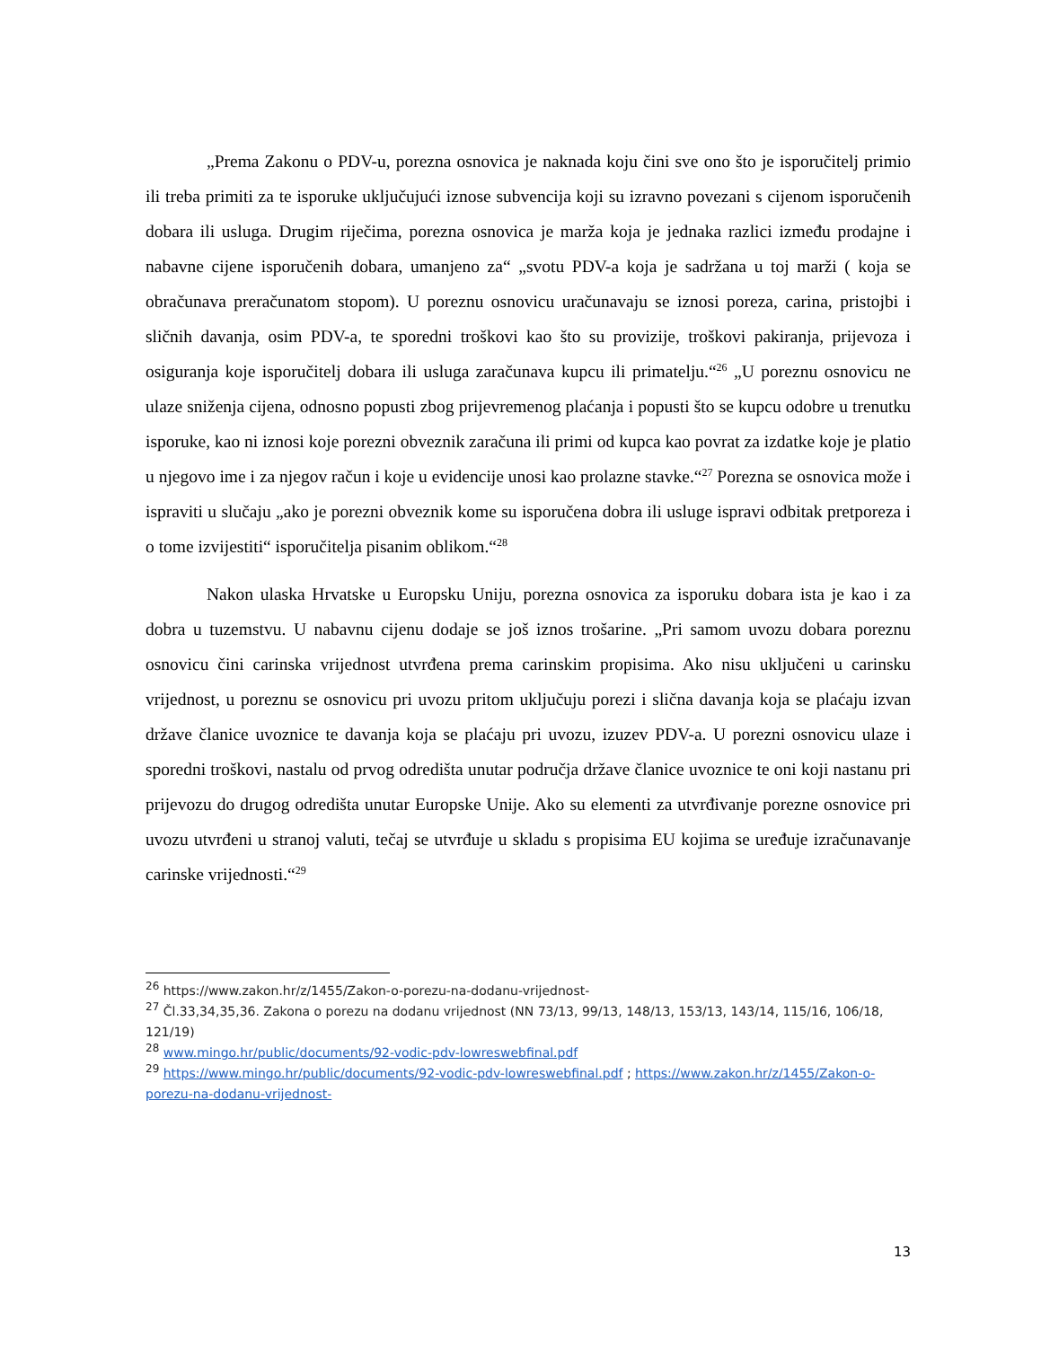„Prema Zakonu o PDV-u, porezna osnovica je naknada koju čini sve ono što je isporučitelj primio ili treba primiti za te isporuke uključujući iznose subvencija koji su izravno povezani s cijenom isporučenih dobara ili usluga. Drugim riječima, porezna osnovica je marža koja je jednaka razlici između prodajne i nabavne cijene isporučenih dobara, umanjeno za“ „svotu PDV-a koja je sadržana u toj marži ( koja se obračunava preračunatom stopom). U poreznu osnovicu uračunavaju se iznosi poreza, carina, pristojbi i sličnih davanja, osim PDV-a, te sporedni troškovi kao što su provizije, troškovi pakiranja, prijevoza i osiguranja koje isporučitelj dobara ili usluga zaračunava kupcu ili primatelju.“<sup>26</sup> „U poreznu osnovicu ne ulaze sniženja cijena, odnosno popusti zbog prijevremenog plaćanja i popusti što se kupcu odobre u trenutku isporuke, kao ni iznosi koje porezni obveznik zaračuna ili primi od kupca kao povrat za izdatke koje je platio u njegovo ime i za njegov račun i koje u evidencije unosi kao prolazne stavke.“<sup>27</sup> Porezna se osnovica može i ispraviti u slučaju „ako je porezni obveznik kome su isporučena dobra ili usluge ispravi odbitak pretporeza i o tome izvijestiti“ isporučitelja pisanim oblikom.“<sup>28</sup>
Nakon ulaska Hrvatske u Europsku Uniju, porezna osnovica za isporuku dobara ista je kao i za dobra u tuzemstvu. U nabavnu cijenu dodaje se još iznos trošarine. „Pri samom uvozu dobara poreznu osnovicu čini carinska vrijednost utvrđena prema carinskim propisima. Ako nisu uključeni u carinsku vrijednost, u poreznu se osnovicu pri uvozu pritom uključuju porezi i slična davanja koja se plaćaju izvan države članice uvoznice te davanja koja se plaćaju pri uvozu, izuzev PDV-a. U porezni osnovicu ulaze i sporedni troškovi, nastalu od prvog odredišta unutar područja države članice uvoznice te oni koji nastanu pri prijevozu do drugog odredišta unutar Europske Unije. Ako su elementi za utvrđivanje porezne osnovice pri uvozu utvrđeni u stranoj valuti, tečaj se utvrđuje u skladu s propisima EU kojima se uređuje izračunavanje carinske vrijednosti.“<sup>29</sup>
<sup>26</sup> https://www.zakon.hr/z/1455/Zakon-o-porezu-na-dodanu-vrijednost-
<sup>27</sup> Čl.33,34,35,36. Zakona o porezu na dodanu vrijednost (NN 73/13, 99/13, 148/13, 153/13, 143/14, 115/16, 106/18, 121/19)
<sup>28</sup> www.mingo.hr/public/documents/92-vodic-pdv-lowreswebfinal.pdf
<sup>29</sup> https://www.mingo.hr/public/documents/92-vodic-pdv-lowreswebfinal.pdf ; https://www.zakon.hr/z/1455/Zakon-o-porezu-na-dodanu-vrijednost-
13